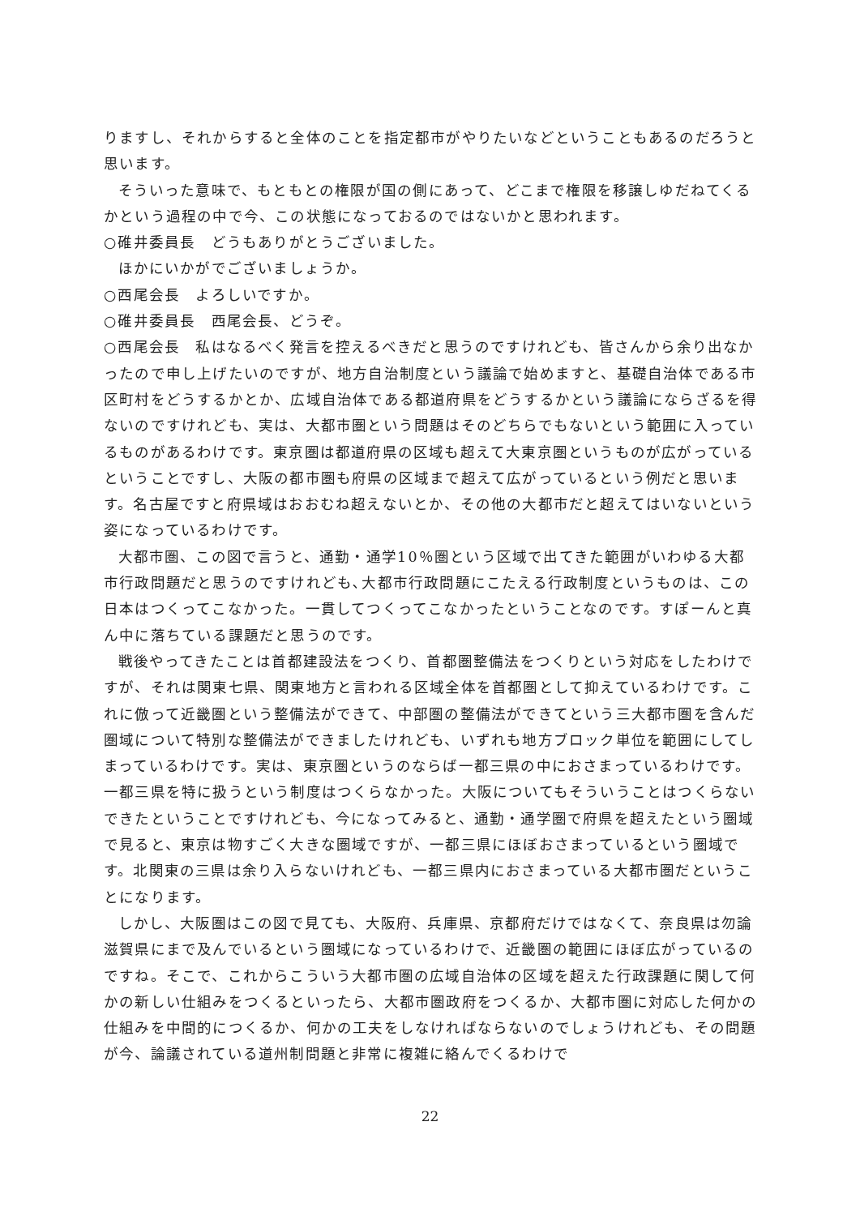りますし、それからすると全体のことを指定都市がやりたいなどということもあるのだろうと思います。
そういった意味で、もともとの権限が国の側にあって、どこまで権限を移譲しゆだねてくるかという過程の中で今、この状態になっておるのではないかと思われます。
○碓井委員長　どうもありがとうございました。
ほかにいかがでございましょうか。
○西尾会長　よろしいですか。
○碓井委員長　西尾会長、どうぞ。
○西尾会長　私はなるべく発言を控えるべきだと思うのですけれども、皆さんから余り出なかったので申し上げたいのですが、地方自治制度という議論で始めますと、基礎自治体である市区町村をどうするかとか、広域自治体である都道府県をどうするかという議論にならざるを得ないのですけれども、実は、大都市圏という問題はそのどちらでもないという範囲に入っているものがあるわけです。東京圏は都道府県の区域も超えて大東京圏というものが広がっているということですし、大阪の都市圏も府県の区域まで超えて広がっているという例だと思います。名古屋ですと府県域はおおむね超えないとか、その他の大都市だと超えてはいないという姿になっているわけです。
大都市圏、この図で言うと、通勤・通学10％圏という区域で出てきた範囲がいわゆる大都市行政問題だと思うのですけれども､大都市行政問題にこたえる行政制度というものは、この日本はつくってこなかった。一貫してつくってこなかったということなのです。すぽーんと真ん中に落ちている課題だと思うのです。
戦後やってきたことは首都建設法をつくり、首都圏整備法をつくりという対応をしたわけですが、それは関東七県、関東地方と言われる区域全体を首都圏として抑えているわけです。これに倣って近畿圏という整備法ができて、中部圏の整備法ができてという三大都市圏を含んだ圏域について特別な整備法ができましたけれども、いずれも地方ブロック単位を範囲にしてしまっているわけです。実は、東京圏というのならば一都三県の中におさまっているわけです。一都三県を特に扱うという制度はつくらなかった。大阪についてもそういうことはつくらないできたということですけれども、今になってみると、通勤・通学圏で府県を超えたという圏域で見ると、東京は物すごく大きな圏域ですが、一都三県にほぼおさまっているという圏域です。北関東の三県は余り入らないけれども、一都三県内におさまっている大都市圏だということになります。
しかし、大阪圏はこの図で見ても、大阪府、兵庫県、京都府だけではなくて、奈良県は勿論滋賀県にまで及んでいるという圏域になっているわけで、近畿圏の範囲にほぼ広がっているのですね。そこで、これからこういう大都市圏の広域自治体の区域を超えた行政課題に関して何かの新しい仕組みをつくるといったら、大都市圏政府をつくるか、大都市圏に対応した何かの仕組みを中間的につくるか、何かの工夫をしなければならないのでしょうけれども、その問題が今、論議されている道州制問題と非常に複雑に絡んでくるわけで
22